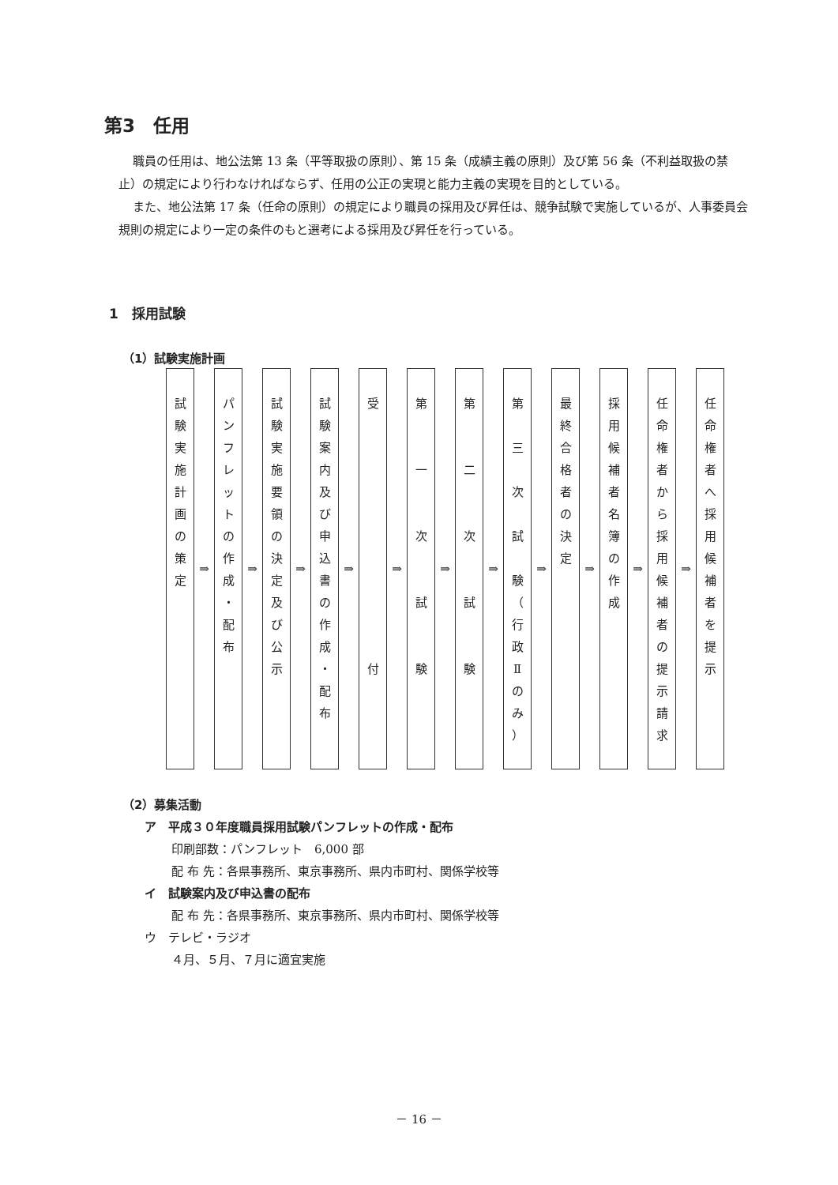第3　任用
職員の任用は、地公法第 13 条（平等取扱の原則）、第 15 条（成績主義の原則）及び第 56 条（不利益取扱の禁止）の規定により行わなければならず、任用の公正の実現と能力主義の実現を目的としている。
また、地公法第 17 条（任命の原則）の規定により職員の採用及び昇任は、競争試験で実施しているが、人事委員会規則の規定により一定の条件のもと選考による採用及び昇任を行っている。
1　採用試験
（1）試験実施計画
試
験
実
施
計
画
の
策
定
⇒
パ
ン
フ
レ
ッ
ト
の
作
成
・
配
布
⇒
試
験
実
施
要
領
の
決
定
及
び
公
示
⇒
試
験
案
内
及
び
申
込
書
の
作
成
・
配
布
⇒
受
付
⇒
第
一
次
試
験
⇒
第
二
次
試
験
⇒
第
三
次
試
験
（
行
政
Ⅱ
の
み
）
⇒
最
終
合
格
者
の
決
定
⇒
採
用
候
補
者
名
簿
の
作
成
⇒
任
命
権
者
か
ら
採
用
候
補
者
の
提
示
請
求
⇒
任
命
権
者
へ
採
用
候
補
者
を
提
示
（2）募集活動
ア　平成３０年度職員採用試験パンフレットの作成・配布
印刷部数：パンフレット　6,000 部
配 布 先：各県事務所、東京事務所、県内市町村、関係学校等
イ　試験案内及び申込書の配布
配 布 先：各県事務所、東京事務所、県内市町村、関係学校等
ウ　テレビ・ラジオ
４月、５月、７月に適宜実施
－ 16 －